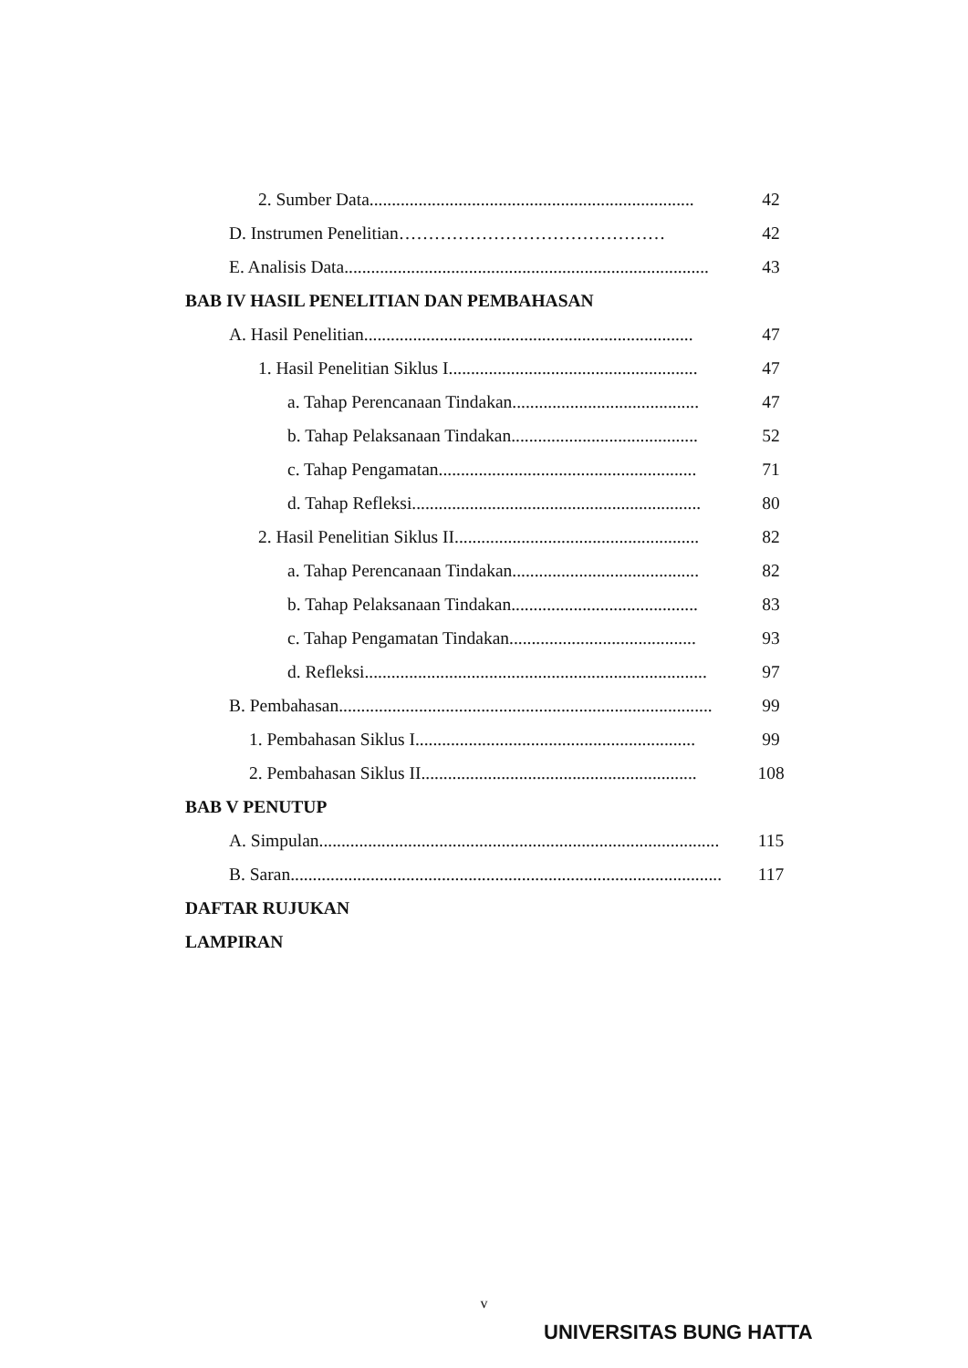2. Sumber Data......................................................................... 42
D. Instrumen Penelitian……………………………………… 42
E. Analisis Data.................................................................................. 43
BAB IV HASIL PENELITIAN DAN PEMBAHASAN
A. Hasil Penelitian.......................................................................... 47
1. Hasil Penelitian Siklus I........................................................ 47
a. Tahap Perencanaan Tindakan.......................................... 47
b. Tahap Pelaksanaan Tindakan.......................................... 52
c. Tahap Pengamatan.......................................................... 71
d. Tahap Refleksi................................................................. 80
2. Hasil Penelitian Siklus II....................................................... 82
a. Tahap Perencanaan Tindakan.......................................... 82
b. Tahap Pelaksanaan Tindakan.......................................... 83
c. Tahap Pengamatan Tindakan.......................................... 93
d. Refleksi............................................................................. 97
B. Pembahasan.................................................................................... 99
1. Pembahasan Siklus I............................................................... 99
2. Pembahasan Siklus II.............................................................. 108
BAB V PENUTUP
A. Simpulan.......................................................................................... 115
B. Saran................................................................................................. 117
DAFTAR RUJUKAN
LAMPIRAN
v
UNIVERSITAS BUNG HATTA